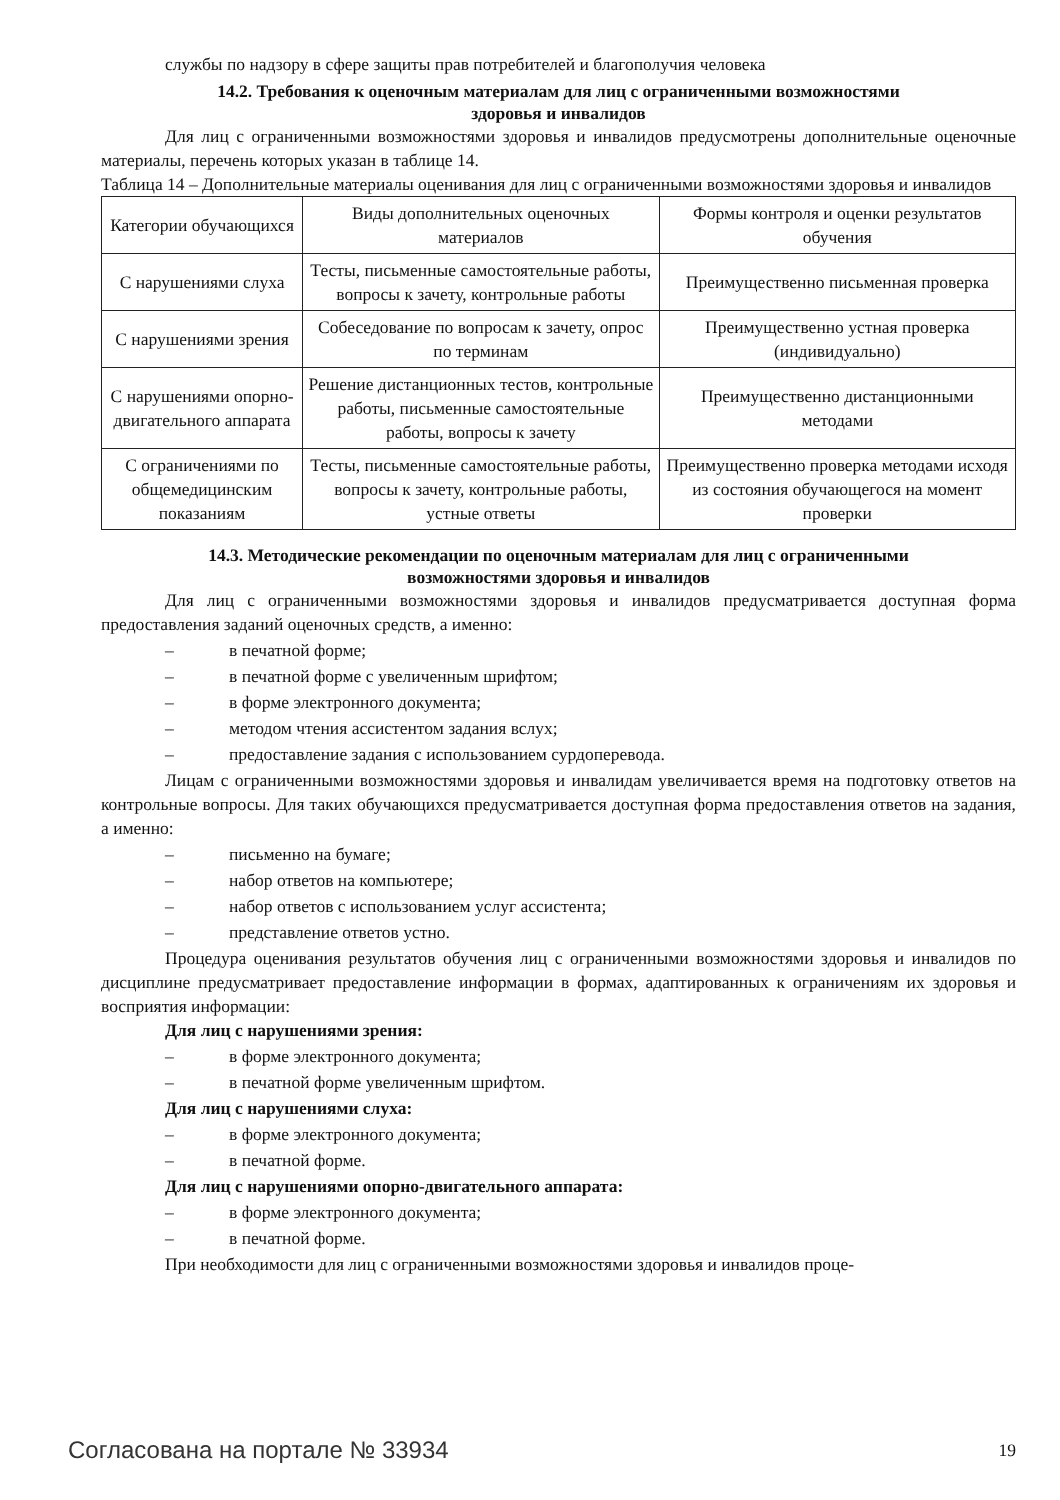службы по надзору в сфере защиты прав потребителей и благополучия человека
14.2. Требования к оценочным материалам для лиц с ограниченными возможностями
здоровья и инвалидов
Для лиц с ограниченными возможностями здоровья и инвалидов предусмотрены дополнительные оценочные материалы, перечень которых указан в таблице 14.
Таблица 14 – Дополнительные материалы оценивания для лиц с ограниченными возможностями здоровья и инвалидов
| Категории обучающихся | Виды дополнительных оценочных материалов | Формы контроля и оценки результатов обучения |
| С нарушениями слуха | Тесты, письменные самостоятельные работы, вопросы к зачету, контрольные работы | Преимущественно письменная проверка |
| С нарушениями зрения | Собеседование по вопросам к зачету, опрос по терминам | Преимущественно устная проверка (индивидуально) |
| С нарушениями опорно-двигательного аппарата | Решение дистанционных тестов, контрольные работы, письменные самостоятельные работы, вопросы к зачету | Преимущественно дистанционными методами |
| С ограничениями по общемедицинским показаниям | Тесты, письменные самостоятельные работы, вопросы к зачету, контрольные работы, устные ответы | Преимущественно проверка методами исходя из состояния обучающегося на момент проверки |
14.3. Методические рекомендации по оценочным материалам для лиц с ограниченными
возможностями здоровья и инвалидов
Для лиц с ограниченными возможностями здоровья и инвалидов предусматривается доступная форма предоставления заданий оценочных средств, а именно:
– в печатной форме;
– в печатной форме с увеличенным шрифтом;
– в форме электронного документа;
– методом чтения ассистентом задания вслух;
– предоставление задания с использованием сурдоперевода.
Лицам с ограниченными возможностями здоровья и инвалидам увеличивается время на подготовку ответов на контрольные вопросы. Для таких обучающихся предусматривается доступная форма предоставления ответов на задания, а именно:
– письменно на бумаге;
– набор ответов на компьютере;
– набор ответов с использованием услуг ассистента;
– представление ответов устно.
Процедура оценивания результатов обучения лиц с ограниченными возможностями здоровья и инвалидов по дисциплине предусматривает предоставление информации в формах, адаптированных к ограничениям их здоровья и восприятия информации:
Для лиц с нарушениями зрения:
– в форме электронного документа;
– в печатной форме увеличенным шрифтом.
Для лиц с нарушениями слуха:
– в форме электронного документа;
– в печатной форме.
Для лиц с нарушениями опорно-двигательного аппарата:
– в форме электронного документа;
– в печатной форме.
При необходимости для лиц с ограниченными возможностями здоровья и инвалидов проце-
Согласована на портале № 33934 19